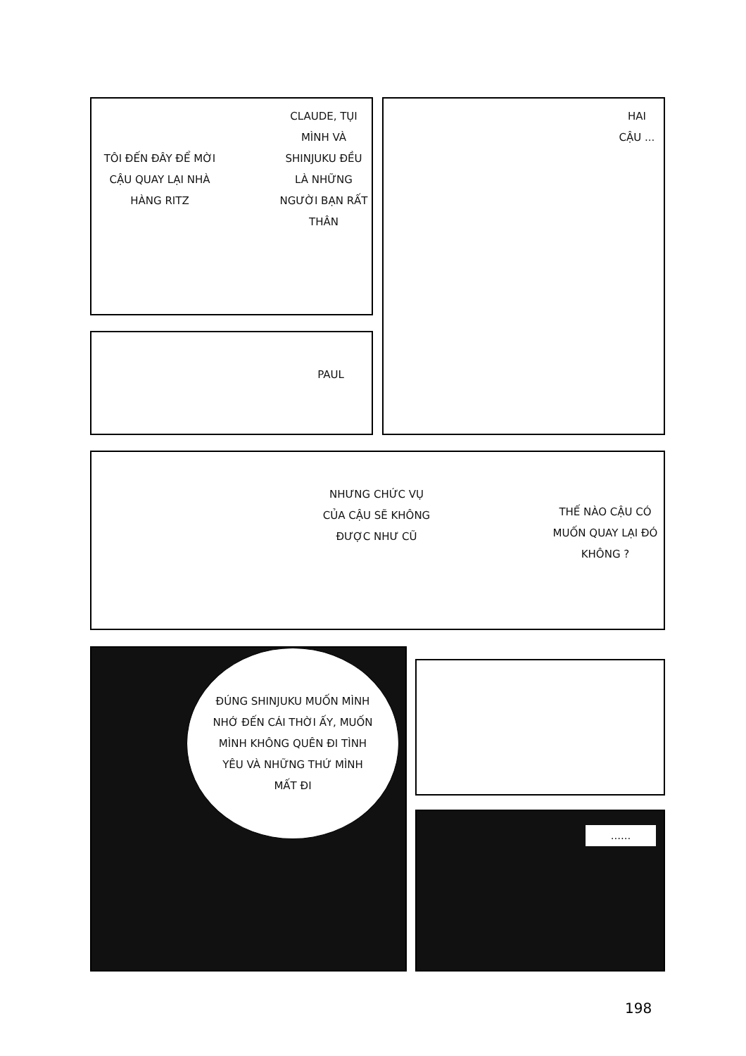TÔI ĐẾN ĐÂY ĐỂ MỜI CẬU QUAY LẠI NHÀ HÀNG RITZ
CLAUDE, TỤI MÌNH VÀ SHINJUKU ĐỀU LÀ NHỮNG NGƯỜI BẠN RẤT THÂN
HAI CẬU ...
PAUL
NHƯNG CHỨC VỤ CỦA CẬU SẼ KHÔNG ĐƯỢC NHƯ CŨ
THẾ NÀO CẬU CÓ MUỐN QUAY LẠI ĐÓ KHÔNG ?
ĐÚNG SHINJUKU MUỐN MÌNH NHỚ ĐẾN CÁI THỜI ẤY, MUỐN MÌNH KHÔNG QUÊN ĐI TÌNH YÊU VÀ NHỮNG THỨ MÌNH MẤT ĐI
......
198